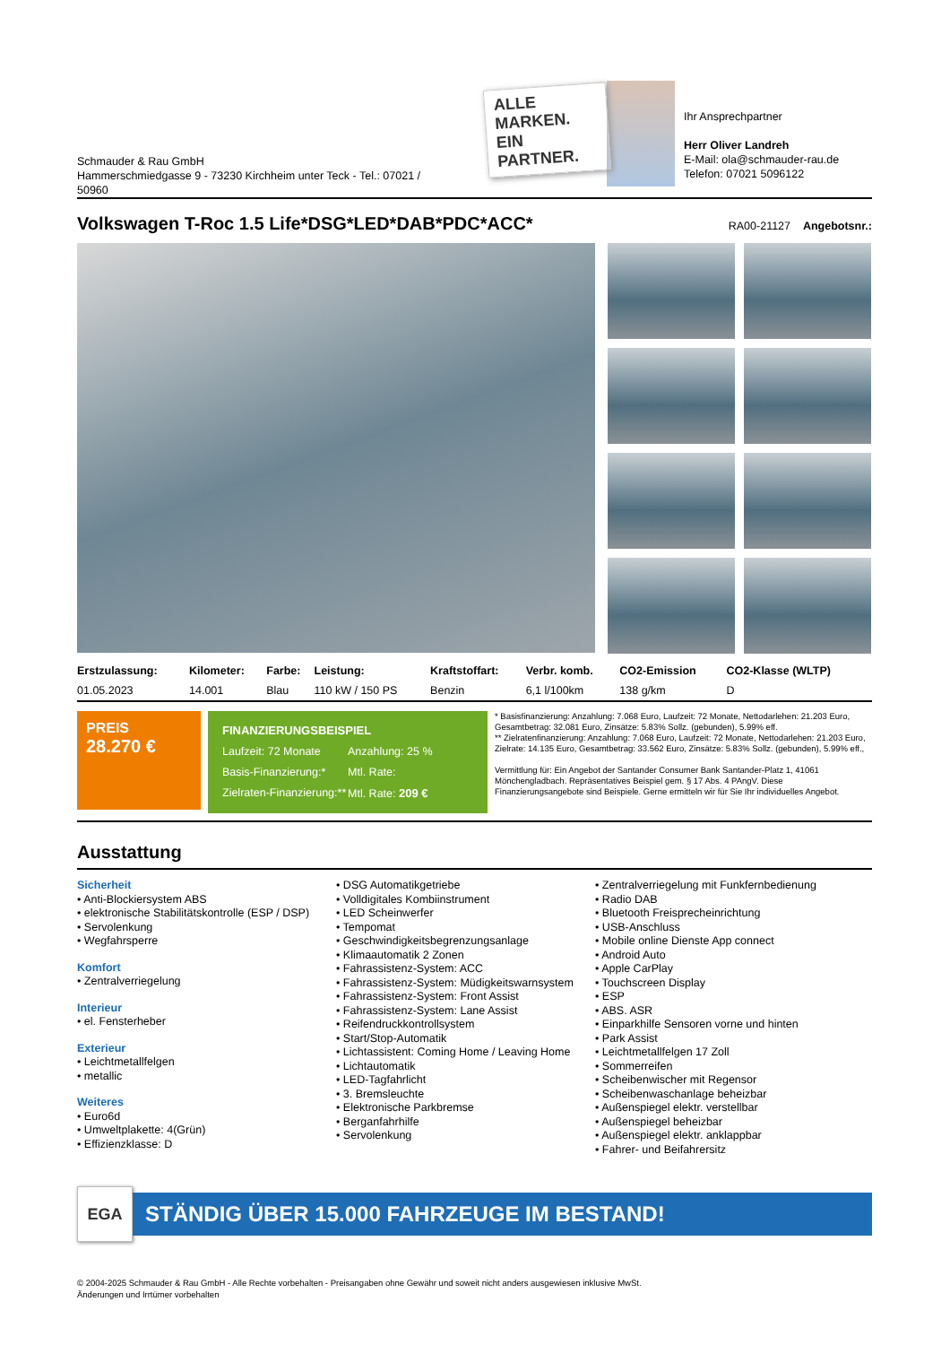Schmauder & Rau GmbH
Hammerschmiedgasse 9 - 73230 Kirchheim unter Teck - Tel.: 07021 / 50960
ALLE MARKEN. EIN PARTNER.
Ihr Ansprechpartner
Herr Oliver Landreh
E-Mail: ola@schmauder-rau.de
Telefon: 07021 5096122
Volkswagen T-Roc 1.5 Life*DSG*LED*DAB*PDC*ACC*
RA00-21127 Angebotsnr.:
| Erstzulassung: | Kilometer: | Farbe: | Leistung: | Kraftstoffart: | Verbr. komb. | CO2-Emission | CO2-Klasse (WLTP) |
| --- | --- | --- | --- | --- | --- | --- | --- |
| 01.05.2023 | 14.001 | Blau | 110 kW / 150 PS | Benzin | 6,1 l/100km | 138 g/km | D |
PREIS
28.270 €
FINANZIERUNGSBEISPIEL
Laufzeit: 72 Monate Anzahlung: 25 %
Basis-Finanzierung:* Mtl. Rate:
Zielraten-Finanzierung:** Mtl. Rate: 209 €
* Basisfinanzierung: Anzahlung: 7.068 Euro, Laufzeit: 72 Monate, Nettodarlehen: 21.203 Euro, Gesamtbetrag: 32.081 Euro, Zinsätze: 5.83% Sollz. (gebunden), 5.99% eff.
** Zielratenfinanzierung: Anzahlung: 7.068 Euro, Laufzeit: 72 Monate, Nettodarlehen: 21.203 Euro, Zielrate: 14.135 Euro, Gesamtbetrag: 33.562 Euro, Zinsätze: 5.83% Sollz. (gebunden), 5.99% eff.,
Vermittlung für: Ein Angebot der Santander Consumer Bank Santander-Platz 1, 41061 Mönchengladbach. Repräsentatives Beispiel gem. § 17 Abs. 4 PAngV. Diese Finanzierungsangebote sind Beispiele. Gerne ermitteln wir für Sie Ihr individuelles Angebot.
Ausstattung
Sicherheit
• Anti-Blockiersystem ABS
• elektronische Stabilitätskontrolle (ESP / DSP)
• Servolenkung
• Wegfahrsperre
Komfort
• Zentralverriegelung
Interieur
• el. Fensterheber
Exterieur
• Leichtmetallfelgen
• metallic
Weiteres
• Euro6d
• Umweltplakette: 4(Grün)
• Effizienzklasse: D
• DSG Automatikgetriebe
• Volldigitales Kombiinstrument
• LED Scheinwerfer
• Tempomat
• Geschwindigkeitsbegrenzungsanlage
• Klimaautomatik 2 Zonen
• Fahrassistenz-System: ACC
• Fahrassistenz-System: Müdigkeitswarnsystem
• Fahrassistenz-System: Front Assist
• Fahrassistenz-System: Lane Assist
• Reifendruckkontrollsystem
• Start/Stop-Automatik
• Lichtassistent: Coming Home / Leaving Home
• Lichtautomatik
• LED-Tagfahrlicht
• 3. Bremsleuchte
• Elektronische Parkbremse
• Berganfahrhilfe
• Servolenkung
• Zentralverriegelung mit Funkfernbedienung
• Radio DAB
• Bluetooth Freisprecheinrichtung
• USB-Anschluss
• Mobile online Dienste App connect
• Android Auto
• Apple CarPlay
• Touchscreen Display
• ESP
• ABS. ASR
• Einparkhilfe Sensoren vorne und hinten
• Park Assist
• Leichtmetallfelgen 17 Zoll
• Sommerreifen
• Scheibenwischer mit Regensor
• Scheibenwaschanlage beheizbar
• Außenspiegel elektr. verstellbar
• Außenspiegel beheizbar
• Außenspiegel elektr. anklappbar
• Fahrer- und Beifahrersitz
EGA
STÄNDIG ÜBER 15.000 FAHRZEUGE IM BESTAND!
© 2004-2025 Schmauder & Rau GmbH - Alle Rechte vorbehalten - Preisangaben ohne Gewähr und soweit nicht anders ausgewiesen inklusive MwSt.
Änderungen und Irrtümer vorbehalten